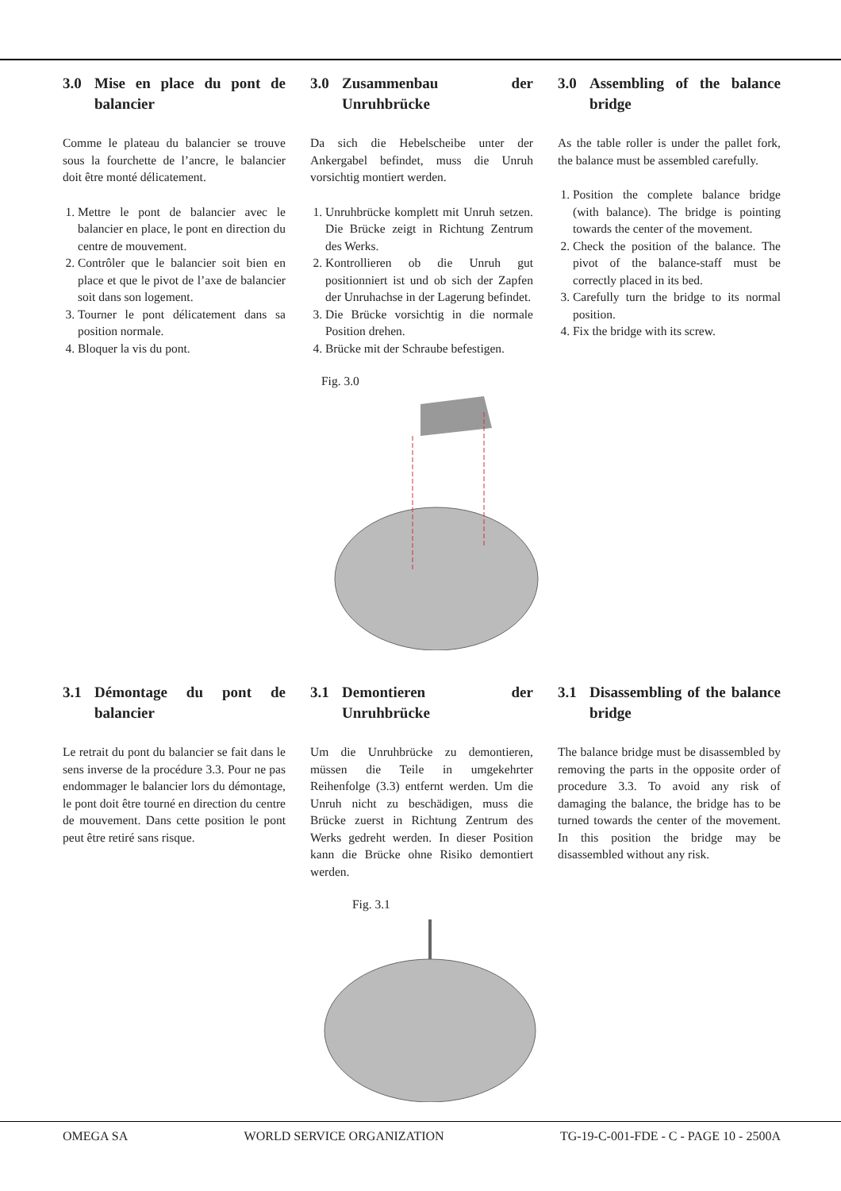3.0 Mise en place du pont de balancier
Comme le plateau du balancier se trouve sous la fourchette de l’ancre, le balancier doit être monté délicatement.
1. Mettre le pont de balancier avec le balancier en place, le pont en direction du centre de mouvement.
2. Contrôler que le balancier soit bien en place et que le pivot de l’axe de balancier soit dans son logement.
3. Tourner le pont délicatement dans sa position normale.
4. Bloquer la vis du pont.
3.0 Zusammenbau der Unruhbrücke
Da sich die Hebelscheibe unter der Ankergabel befindet, muss die Unruh vorsichtig montiert werden.
1. Unruhbrücke komplett mit Unruh setzen. Die Brücke zeigt in Richtung Zentrum des Werks.
2. Kontrollieren ob die Unruh gut positionniert ist und ob sich der Zapfen der Unruhachse in der Lagerung befindet.
3. Die Brücke vorsichtig in die normale Position drehen.
4. Brücke mit der Schraube befestigen.
3.0 Assembling of the balance bridge
As the table roller is under the pallet fork, the balance must be assembled carefully.
1. Position the complete balance bridge (with balance). The bridge is pointing towards the center of the movement.
2. Check the position of the balance. The pivot of the balance-staff must be correctly placed in its bed.
3. Carefully turn the bridge to its normal position.
4. Fix the bridge with its screw.
Fig. 3.0
3.1 Démontage du pont de balancier
Le retrait du pont du balancier se fait dans le sens inverse de la procédure 3.3. Pour ne pas endommager le balancier lors du démontage, le pont doit être tourné en direction du centre de mouvement. Dans cette position le pont peut être retiré sans risque.
3.1 Demontieren der Unruhbrücke
Um die Unruhbrücke zu demontieren, müssen die Teile in umgekehrter Reihenfolge (3.3) entfernt werden. Um die Unruh nicht zu beschädigen, muss die Brücke zuerst in Richtung Zentrum des Werks gedreht werden. In dieser Position kann die Brücke ohne Risiko demontiert werden.
3.1 Disassembling of the balance bridge
The balance bridge must be disassembled by removing the parts in the opposite order of procedure 3.3. To avoid any risk of damaging the balance, the bridge has to be turned towards the center of the movement. In this position the bridge may be disassembled without any risk.
Fig. 3.1
OMEGA SA WORLD SERVICE ORGANIZATION TG-19-C-001-FDE - C - PAGE 10 - 2500A